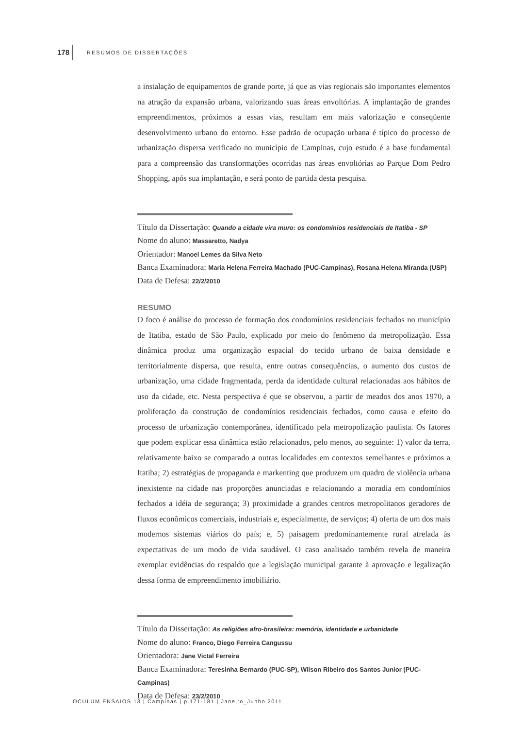178 RESUMOS DE DISSERTAÇÕES
a instalação de equipamentos de grande porte, já que as vias regionais são importantes elementos na atração da expansão urbana, valorizando suas áreas envoltórias. A implantação de grandes empreendimentos, próximos a essas vias, resultam em mais valorização e conseqüente desenvolvimento urbano do entorno. Esse padrão de ocupação urbana é típico do processo de urbanização dispersa verificado no município de Campinas, cujo estudo é a base fundamental para a compreensão das transformações ocorridas nas áreas envoltórias ao Parque Dom Pedro Shopping, após sua implantação, e será ponto de partida desta pesquisa.
Título da Dissertação: Quando a cidade vira muro: os condomínios residenciais de Itatiba - SP
Nome do aluno: Massaretto, Nadya
Orientador: Manoel Lemes da Silva Neto
Banca Examinadora: Maria Helena Ferreira Machado (PUC-Campinas), Rosana Helena Miranda (USP)
Data de Defesa: 22/2/2010
RESUMO
O foco é análise do processo de formação dos condomínios residenciais fechados no município de Itatiba, estado de São Paulo, explicado por meio do fenômeno da metropolização. Essa dinâmica produz uma organização espacial do tecido urbano de baixa densidade e territorialmente dispersa, que resulta, entre outras consequências, o aumento dos custos de urbanização, uma cidade fragmentada, perda da identidade cultural relacionadas aos hábitos de uso da cidade, etc. Nesta perspectiva é que se observou, a partir de meados dos anos 1970, a proliferação da construção de condomínios residenciais fechados, como causa e efeito do processo de urbanização contemporânea, identificado pela metropolização paulista. Os fatores que podem explicar essa dinâmica estão relacionados, pelo menos, ao seguinte: 1) valor da terra, relativamente baixo se comparado a outras localidades em contextos semelhantes e próximos a Itatiba; 2) estratégias de propaganda e markenting que produzem um quadro de violência urbana inexistente na cidade nas proporções anunciadas e relacionando a moradia em condomínios fechados a idéia de segurança; 3) proximidade a grandes centros metropolitanos geradores de fluxos econômicos comerciais, industriais e, especialmente, de serviços; 4) oferta de um dos mais modernos sistemas viários do país; e, 5) paisagem predominantemente rural atrelada às expectativas de um modo de vida saudável. O caso analisado também revela de maneira exemplar evidências do respaldo que a legislação municipal garante à aprovação e legalização dessa forma de empreendimento imobiliário.
Título da Dissertação: As religiões afro-brasileira: memória, identidade e urbanidade
Nome do aluno: Franco, Diego Ferreira Cangussu
Orientadora: Jane Victal Ferreira
Banca Examinadora: Teresinha Bernardo (PUC-SP), Wilson Ribeiro dos Santos Junior (PUC-Campinas)
Data de Defesa: 23/2/2010
OCULUM ENSAIOS 13 | Campinas | p.171-181 | Janeiro_Junho 2011